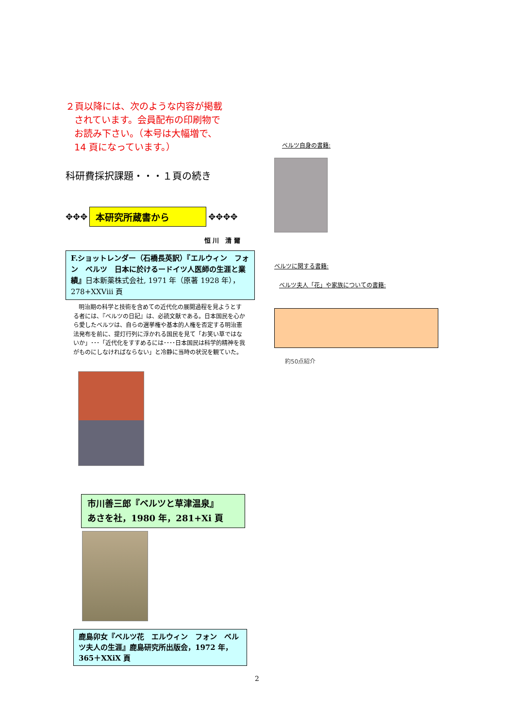２頁以降には、次のような内容が掲載
されています。会員配布の印刷物で
お読み下さい。（本号は大幅増で、
14 頁になっています。）
科研費採択課題・・・１頁の続き
✥✥✥
本研究所蔵書から
✥✥✥✥
恒 川　清 爾
F.ショットレンダー（石橋長英訳）『エルウィン　フォン　ベルツ　日本に於けるードイツ人医師の生涯と業績』日本新薬株式会社, 1971 年（原著 1928 年），278+XXViii 頁
明治期の科学と技術を含めての近代化の展開過程を見ようとする者には、『ベルツの日記』は、必読文献である。日本国民を心から愛したベルツは、自らの選挙権や基本的人権を否定する明治憲法発布を前に、提灯行列に浮かれる国民を見て「お笑い草ではないか」･･･「近代化をすすめるには････日本国民は科学的精神を我がものにしなければならない」と冷静に当時の状況を観ていた。
市川善三郎『ベルツと草津温泉』
あさを社，1980 年，281+Xi 頁
鹿島卯女『ベルツ花　エルウィン　フォン　ベルツ夫人の生涯』鹿島研究所出版会，1972 年，365＋XXiX 頁
ベルツ自身の書籍:
ベルツに関する書籍:
ベルツ夫人「花」や家族についての書籍:
約50点紹介
2